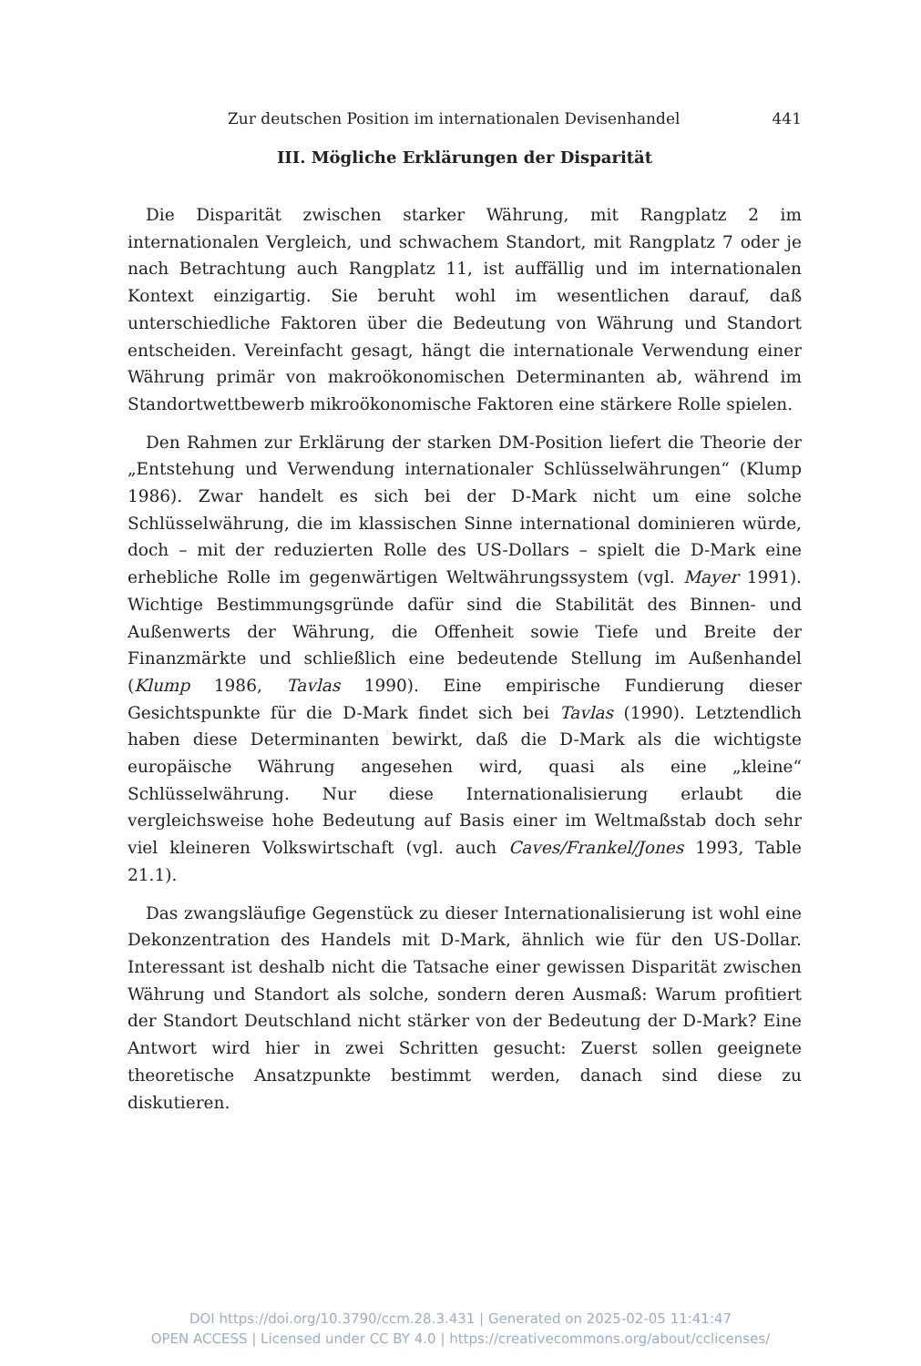Zur deutschen Position im internationalen Devisenhandel 441
III. Mögliche Erklärungen der Disparität
Die Disparität zwischen starker Währung, mit Rangplatz 2 im internationalen Vergleich, und schwachem Standort, mit Rangplatz 7 oder je nach Betrachtung auch Rangplatz 11, ist auffällig und im internationalen Kontext einzigartig. Sie beruht wohl im wesentlichen darauf, daß unterschiedliche Faktoren über die Bedeutung von Währung und Standort entscheiden. Vereinfacht gesagt, hängt die internationale Verwendung einer Währung primär von makroökonomischen Determinanten ab, während im Standortwettbewerb mikroökonomische Faktoren eine stärkere Rolle spielen.
Den Rahmen zur Erklärung der starken DM-Position liefert die Theorie der „Entstehung und Verwendung internationaler Schlüsselwährungen“ (Klump 1986). Zwar handelt es sich bei der D-Mark nicht um eine solche Schlüsselwährung, die im klassischen Sinne international dominieren würde, doch – mit der reduzierten Rolle des US-Dollars – spielt die D-Mark eine erhebliche Rolle im gegenwärtigen Weltwährungssystem (vgl. Mayer 1991). Wichtige Bestimmungsgründe dafür sind die Stabilität des Binnen- und Außenwerts der Währung, die Offenheit sowie Tiefe und Breite der Finanzmärkte und schließlich eine bedeutende Stellung im Außenhandel (Klump 1986, Tavlas 1990). Eine empirische Fundierung dieser Gesichtspunkte für die D-Mark findet sich bei Tavlas (1990). Letztendlich haben diese Determinanten bewirkt, daß die D-Mark als die wichtigste europäische Währung angesehen wird, quasi als eine „kleine“ Schlüsselwährung. Nur diese Internationalisierung erlaubt die vergleichsweise hohe Bedeutung auf Basis einer im Weltmaßstab doch sehr viel kleineren Volkswirtschaft (vgl. auch Caves/Frankel/Jones 1993, Table 21.1).
Das zwangsläufige Gegenstück zu dieser Internationalisierung ist wohl eine Dekonzentration des Handels mit D-Mark, ähnlich wie für den US-Dollar. Interessant ist deshalb nicht die Tatsache einer gewissen Disparität zwischen Währung und Standort als solche, sondern deren Ausmaß: Warum profitiert der Standort Deutschland nicht stärker von der Bedeutung der D-Mark? Eine Antwort wird hier in zwei Schritten gesucht: Zuerst sollen geeignete theoretische Ansatzpunkte bestimmt werden, danach sind diese zu diskutieren.
DOI https://doi.org/10.3790/ccm.28.3.431 | Generated on 2025-02-05 11:41:47
OPEN ACCESS | Licensed under CC BY 4.0 | https://creativecommons.org/about/cclicenses/